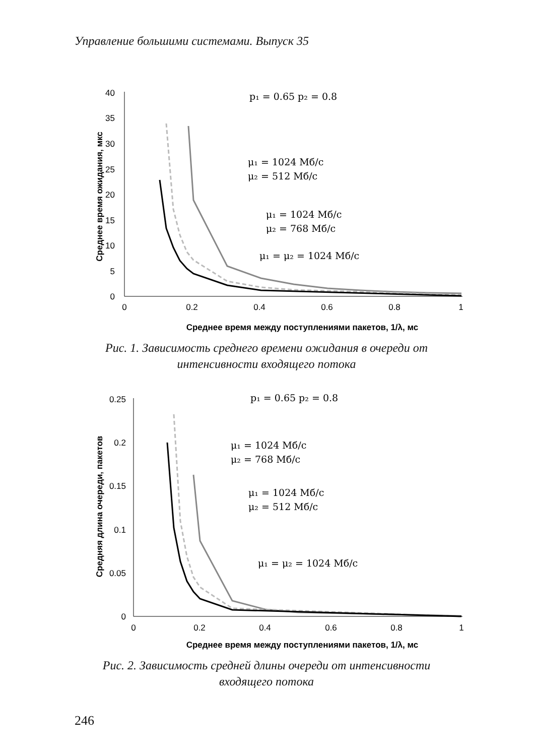Управление большими системами. Выпуск 35
40
35
30
25
20
15
10
5
0
0
0.2
0.4
0.6
0.8
1
Среднее время между поступлениями пакетов, 1/λ, мс
Среднее время ожидания, мкс
p₁ = 0.65 p₂ = 0.8
μ₁ = 1024 Мб/с
μ₂ = 512 Мб/с
μ₁ = 1024 Мб/с
μ₂ = 768 Мб/с
μ₁ = μ₂ = 1024 Мб/с
Рис. 1. Зависимость среднего времени ожидания в очереди от
интенсивности входящего потока
0.25
0.2
0.15
0.1
0.05
0
0
0.2
0.4
0.6
0.8
1
Среднее время между поступлениями пакетов, 1/λ, мс
Средняя длина очереди, пакетов
p₁ = 0.65 p₂ = 0.8
μ₁ = 1024 Мб/с
μ₂ = 768 Мб/с
μ₁ = 1024 Мб/с
μ₂ = 512 Мб/с
μ₁ = μ₂ = 1024 Мб/с
Рис. 2. Зависимость средней длины очереди от интенсивности
входящего потока
246